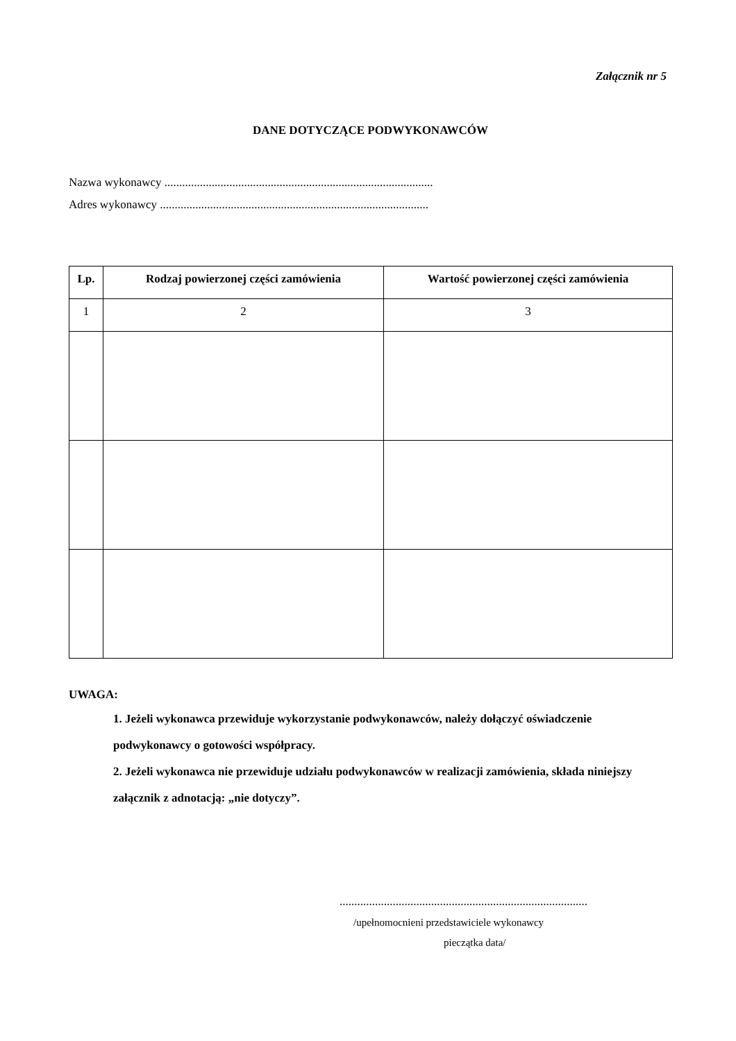Załącznik nr 5
DANE DOTYCZĄCE PODWYKONAWCÓW
Nazwa wykonawcy ...........................................................................................
Adres wykonawcy ...........................................................................................
| Lp. | Rodzaj powierzonej części zamówienia | Wartość powierzonej części zamówienia |
| --- | --- | --- |
| 1 | 2 | 3 |
UWAGA:
1. Jeżeli wykonawca przewiduje wykorzystanie podwykonawców, należy dołączyć oświadczenie podwykonawcy o gotowości współpracy.
2. Jeżeli wykonawca nie przewiduje udziału podwykonawców w realizacji zamówienia, składa niniejszy załącznik z adnotacją: „nie dotyczy”.
....................................................................................
/upełnomocnieni przedstawiciele wykonawcy
pieczątka data/